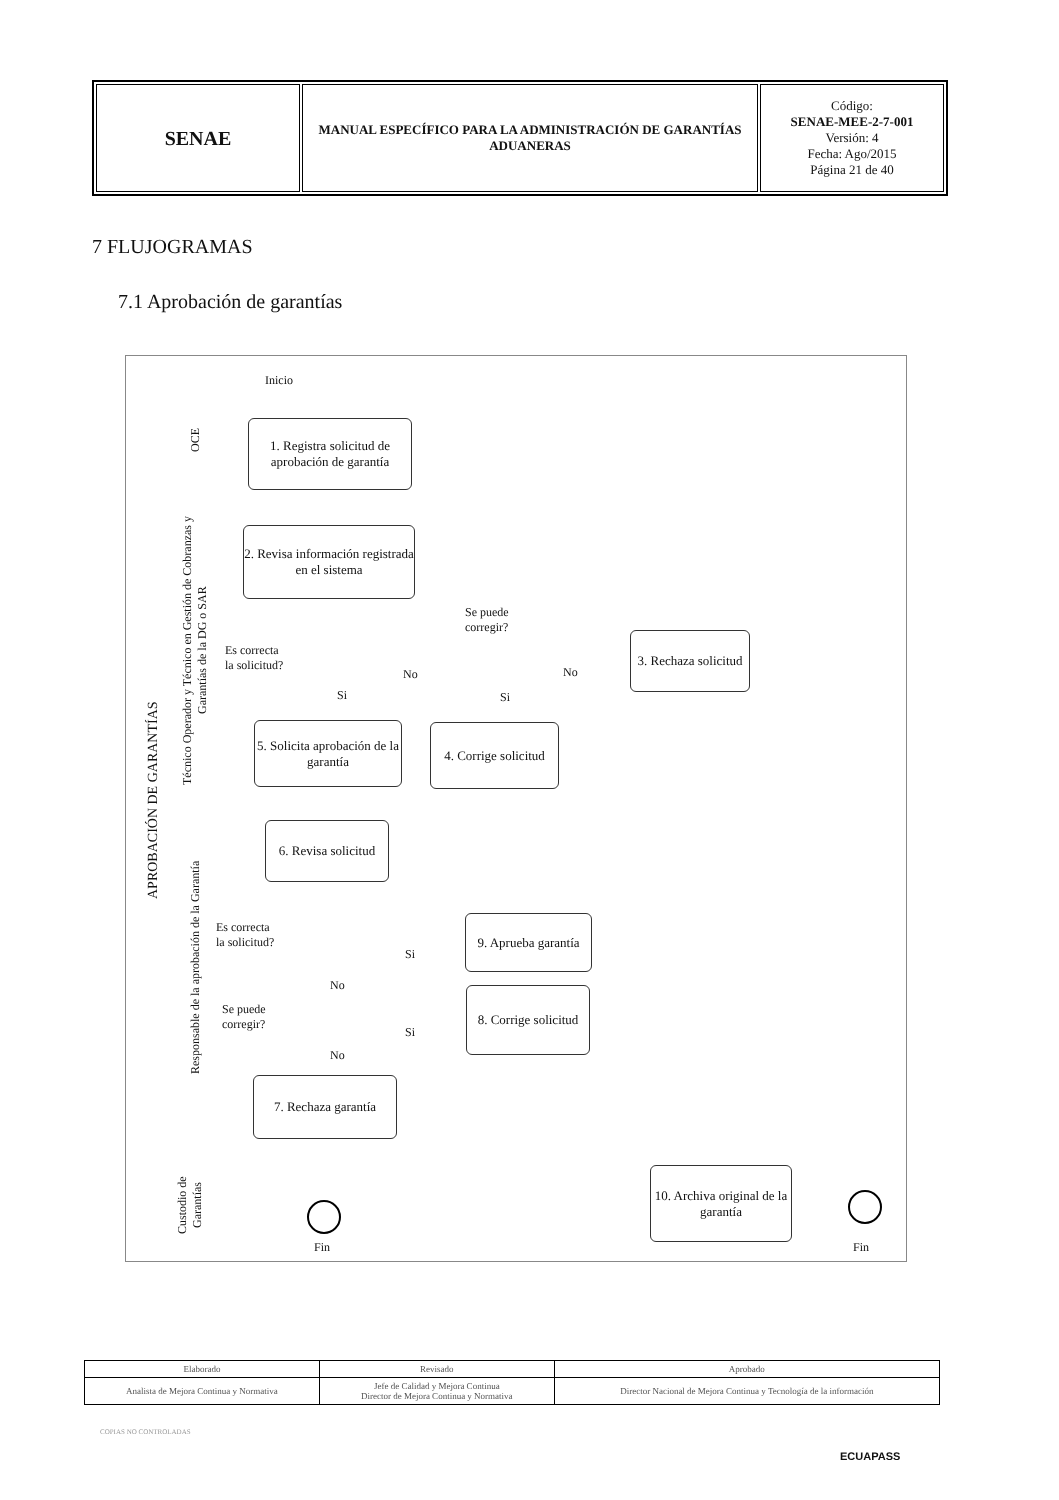| SENAE | MANUAL ESPECÍFICO PARA LA ADMINISTRACIÓN DE GARANTÍAS ADUANERAS | Código: SENAE-MEE-2-7-001 Versión: 4 Fecha: Ago/2015 Página 21 de 40 |
7 FLUJOGRAMAS
7.1 Aprobación de garantías
APROBACIÓN DE GARANTÍAS
OCE
Técnico Operador y Técnico en Gestión de Cobranzas y Garantías de la DG o SAR
Responsable de la aprobación de la Garantía
Custodio de Garantías
Inicio
1. Registra solicitud de aprobación de garantía
2. Revisa información registrada en el sistema
Es correcta
la solicitud?
Se puede
corregir?
No No
Si Si
3. Rechaza solicitud
5. Solicita aprobación de la garantía
4. Corrige solicitud
6. Revisa solicitud
Es correcta
la solicitud?
Si
9. Aprueba garantía
No
Se puede
corregir?
Si
8. Corrige solicitud
No
7. Rechaza garantía
10. Archiva original de la garantía
Fin Fin
| Elaborado | Revisado | Aprobado |
| --- | --- | --- |
| Analista de Mejora Continua y Normativa | Jefe de Calidad y Mejora Continua Director de Mejora Continua y Normativa | Director Nacional de Mejora Continua y Tecnología de la información |
COPIAS NO CONTROLADAS
ECUAPASS